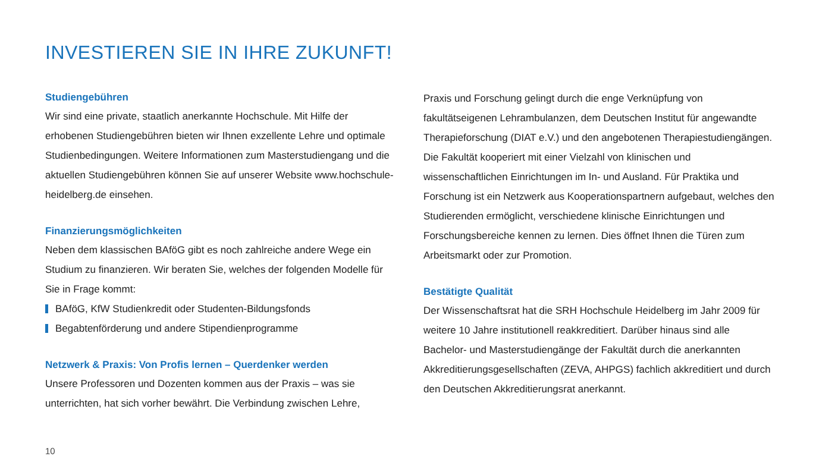INVESTIEREN SIE IN IHRE ZUKUNFT!
Studiengebühren
Wir sind eine private, staatlich anerkannte Hochschule. Mit Hilfe der erhobenen Studiengebühren bieten wir Ihnen exzellente Lehre und optimale Studienbedingungen. Weitere Informationen zum Masterstudiengang und die aktuellen Studiengebühren können Sie auf unserer Website www.hochschule-heidelberg.de einsehen.
Finanzierungsmöglichkeiten
Neben dem klassischen BAföG gibt es noch zahlreiche andere Wege ein Studium zu finanzieren. Wir beraten Sie, welches der folgenden Modelle für Sie in Frage kommt:
BAföG, KfW Studienkredit oder Studenten-Bildungsfonds
Begabtenförderung und andere Stipendienprogramme
Netzwerk & Praxis: Von Profis lernen – Querdenker werden
Unsere Professoren und Dozenten kommen aus der Praxis – was sie unterrichten, hat sich vorher bewährt. Die Verbindung zwischen Lehre,
Praxis und Forschung gelingt durch die enge Verknüpfung von fakultätseigenen Lehrambulanzen, dem Deutschen Institut für angewandte Therapieforschung (DIAT e.V.) und den angebotenen Therapiestudiengängen. Die Fakultät kooperiert mit einer Vielzahl von klinischen und wissenschaftlichen Einrichtungen im In- und Ausland. Für Praktika und Forschung ist ein Netzwerk aus Kooperationspartnern aufgebaut, welches den Studierenden ermöglicht, verschiedene klinische Einrichtungen und Forschungsbereiche kennen zu lernen. Dies öffnet Ihnen die Türen zum Arbeitsmarkt oder zur Promotion.
Bestätigte Qualität
Der Wissenschaftsrat hat die SRH Hochschule Heidelberg im Jahr 2009 für weitere 10 Jahre institutionell reakkreditiert. Darüber hinaus sind alle Bachelor- und Masterstudiengänge der Fakultät durch die anerkannten Akkreditierungsgesellschaften (ZEVA, AHPGS) fachlich akkreditiert und durch den Deutschen Akkreditierungsrat anerkannt.
10